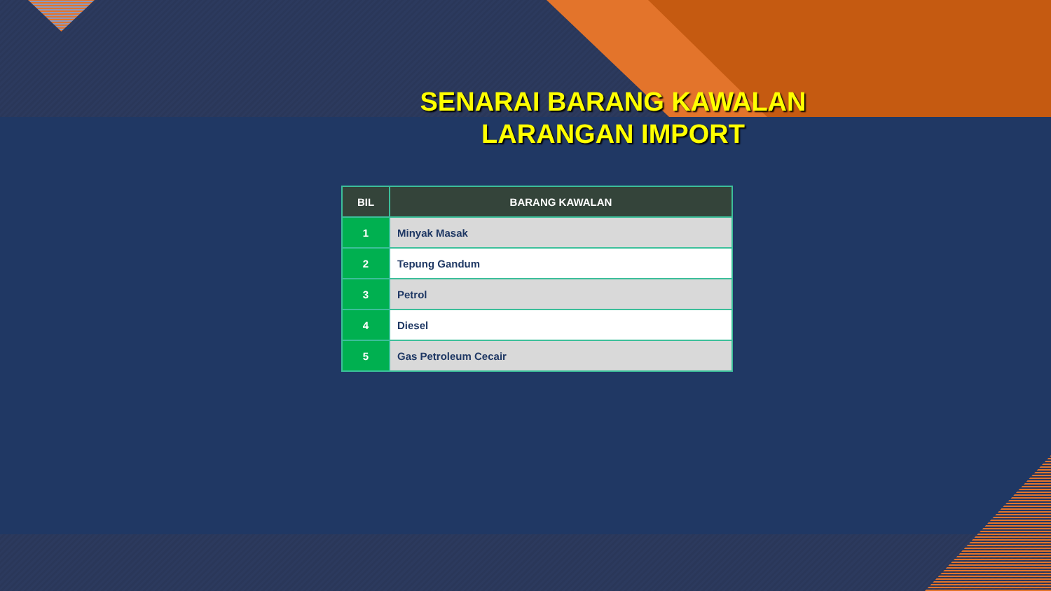SENARAI BARANG KAWALAN
LARANGAN IMPORT
| BIL | BARANG KAWALAN |
| --- | --- |
| 1 | Minyak Masak |
| 2 | Tepung Gandum |
| 3 | Petrol |
| 4 | Diesel |
| 5 | Gas Petroleum Cecair |